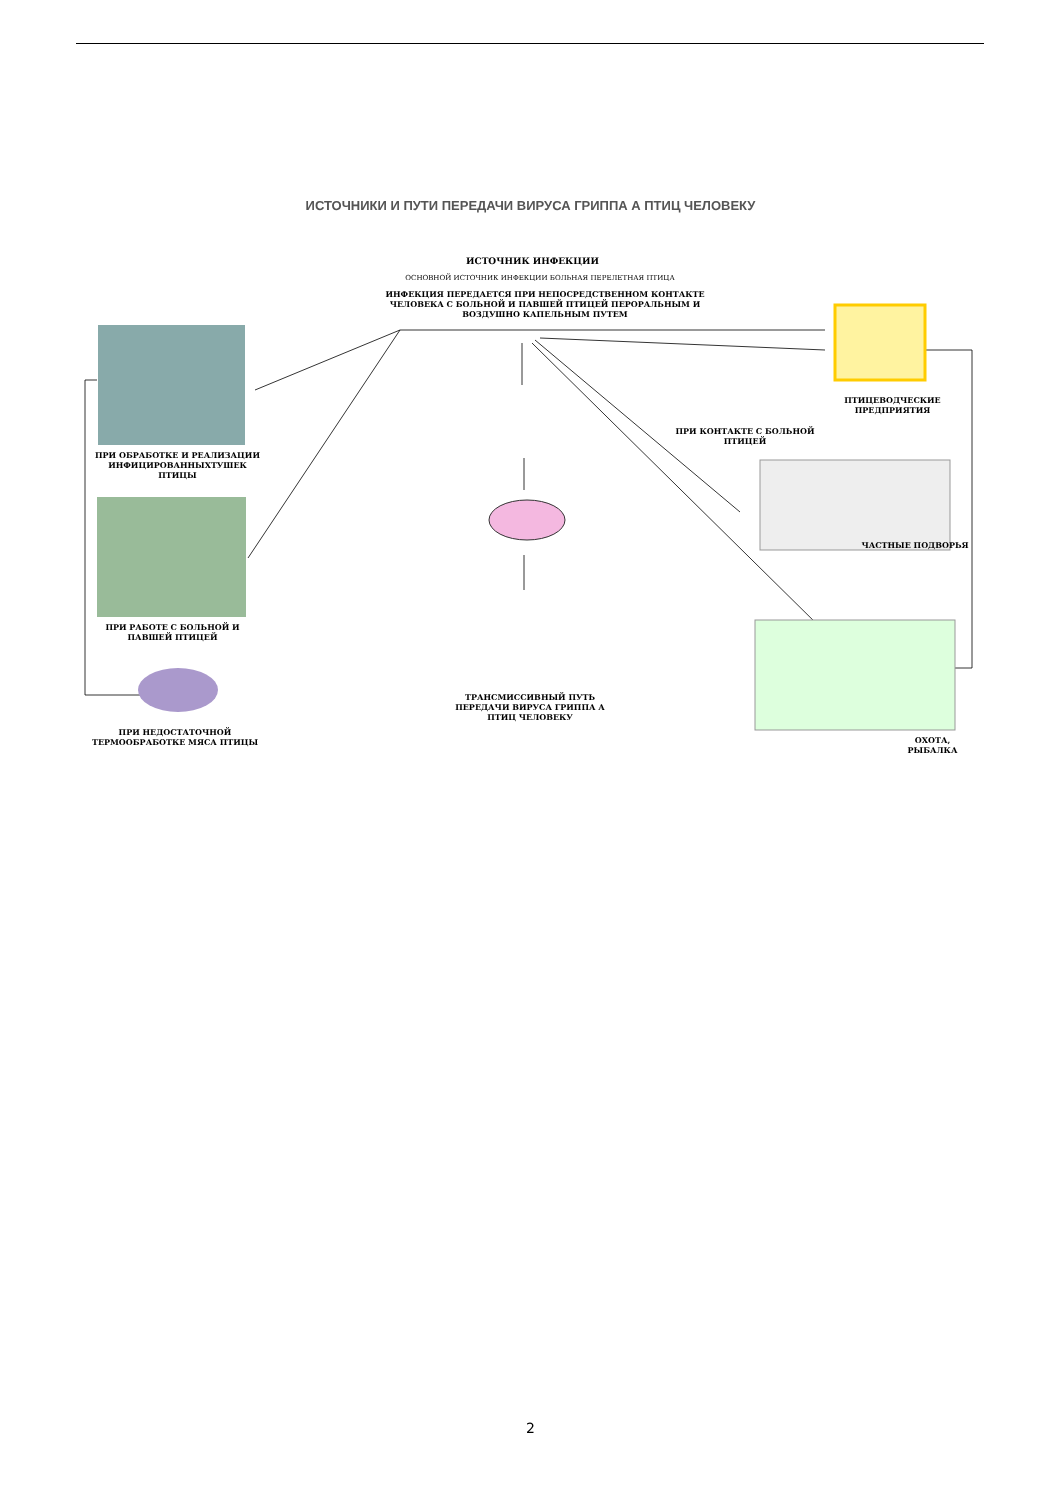ИСТОЧНИКИ И ПУТИ ПЕРЕДАЧИ ВИРУСА ГРИППА А ПТИЦ ЧЕЛОВЕКУ
ИСТОЧНИК ИНФЕКЦИИ
ОСНОВНОЙ ИСТОЧНИК ИНФЕКЦИИ БОЛЬНАЯ ПЕРЕЛЕТНАЯ ПТИЦА
ИНФЕКЦИЯ ПЕРЕДАЕТСЯ ПРИ НЕПОСРЕДСТВЕННОМ КОНТАКТЕ ЧЕЛОВЕКА С БОЛЬНОЙ И ПАВШЕЙ ПТИЦЕЙ ПЕРОРАЛЬНЫМ И ВОЗДУШНО КАПЕЛЬНЫМ ПУТЕМ
ПРИ ОБРАБОТКЕ И РЕАЛИЗАЦИИ ИНФИЦИРОВАННЫХТУШЕК ПТИЦЫ
ПРИ РАБОТЕ С БОЛЬНОЙ И ПАВШЕЙ ПТИЦЕЙ
ПРИ НЕДОСТАТОЧНОЙ ТЕРМООБРАБОТКЕ МЯСА ПТИЦЫ
ТРАНСМИССИВНЫЙ ПУТЬ ПЕРЕДАЧИ ВИРУСА ГРИППА А ПТИЦ ЧЕЛОВЕКУ
ПТИЦЕВОДЧЕСКИЕ ПРЕДПРИЯТИЯ
ПРИ КОНТАКТЕ С БОЛЬНОЙ ПТИЦЕЙ
ЧАСТНЫЕ ПОДВОРЬЯ
ОХОТА, РЫБАЛКА
2